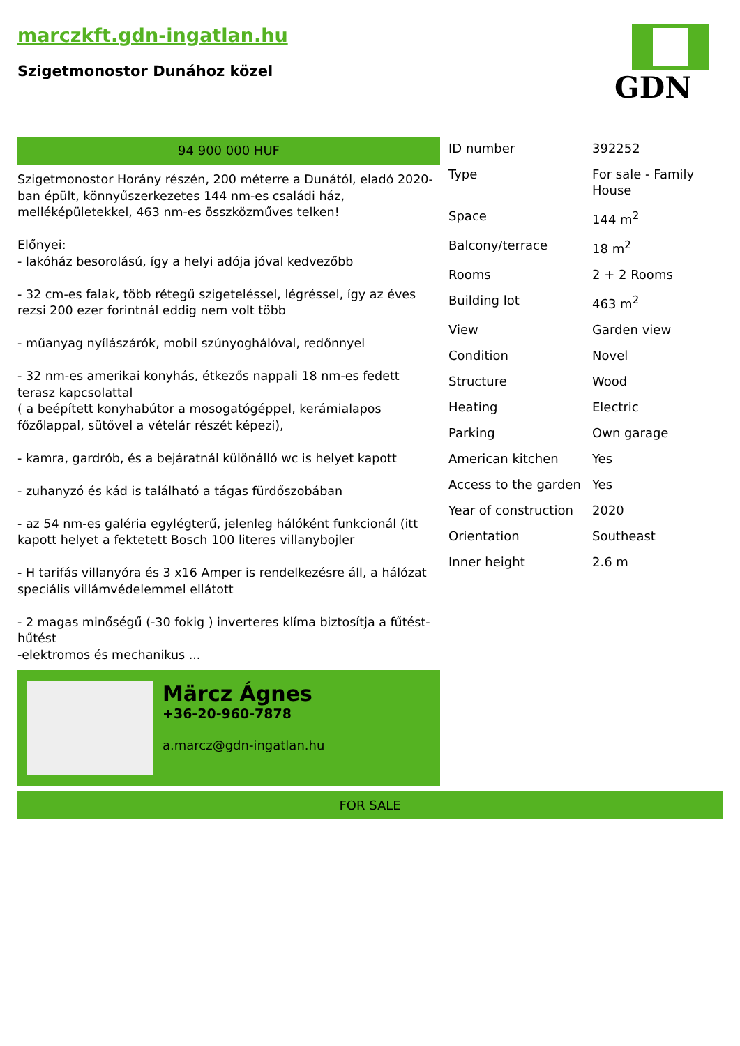marczkft.gdn-ingatlan.hu
Szigetmonostor Dunához közel
GDN
94 900 000 HUF
Szigetmonostor Horány részén, 200 méterre a Dunától, eladó 2020-ban épült, könnyűszerkezetes 144 nm-es családi ház, melléképületekkel, 463 nm-es összközműves telken!
Előnyei:
- lakóház besorolású, így a helyi adója jóval kedvezőbb
- 32 cm-es falak, több rétegű szigeteléssel, légréssel, így az éves rezsi 200 ezer forintnál eddig nem volt több
- műanyag nyílászárók, mobil szúnyoghálóval, redőnnyel
- 32 nm-es amerikai konyhás, étkezős nappali 18 nm-es fedett terasz kapcsolattal
( a beépített konyhabútor a mosogatógéppel, kerámialapos főzőlappal, sütővel a vételár részét képezi),
- kamra, gardrób, és a bejáratnál különálló wc is helyet kapott
- zuhanyzó és kád is található a tágas fürdőszobában
- az 54 nm-es galéria egylégterű, jelenleg hálóként funkcionál (itt kapott helyet a fektetett Bosch 100 literes villanybojler
- H tarifás villanyóra és 3 x16 Amper is rendelkezésre áll, a hálózat speciális villámvédelemmel ellátott
- 2 magas minőségű (-30 fokig ) inverteres klíma biztosítja a fűtést-hűtést
-elektromos és mechanikus ...
Märcz Ágnes
+36-20-960-7878
a.marcz@gdn-ingatlan.hu
| ID number | 392252 |
| Type | For sale - Family House |
| Space | 144 m<sup>2</sup> |
| Balcony/terrace | 18 m<sup>2</sup> |
| Rooms | 2 + 2 Rooms |
| Building lot | 463 m<sup>2</sup> |
| View | Garden view |
| Condition | Novel |
| Structure | Wood |
| Heating | Electric |
| Parking | Own garage |
| American kitchen | Yes |
| Access to the garden | Yes |
| Year of construction | 2020 |
| Orientation | Southeast |
| Inner height | 2.6 m |
FOR SALE